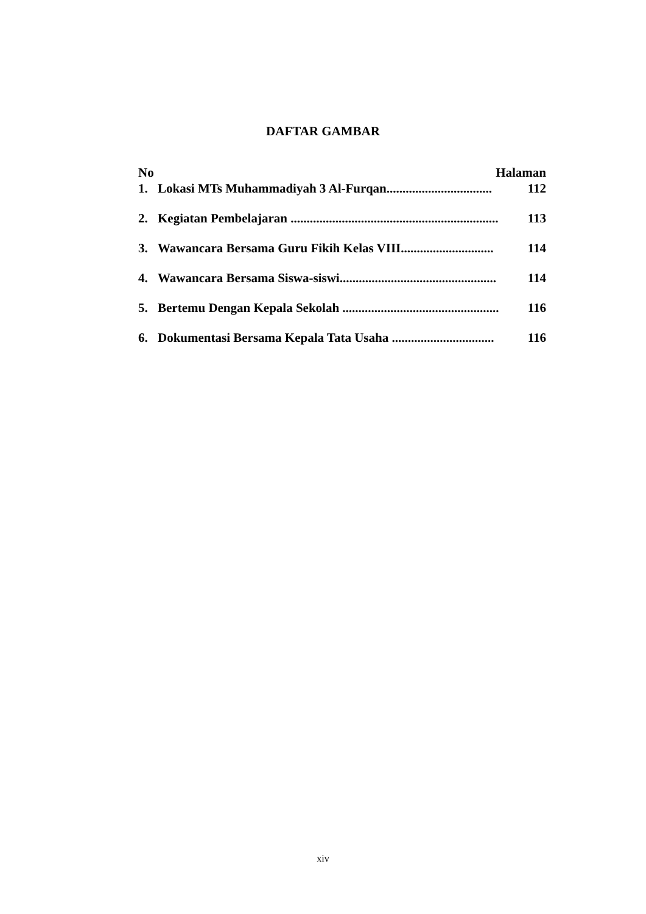DAFTAR GAMBAR
No Halaman
1. Lokasi MTs Muhammadiyah 3 Al-Furqan................................. 112
2. Kegiatan Pembelajaran ................................................................. 113
3. Wawancara Bersama Guru Fikih Kelas VIII............................. 114
4. Wawancara Bersama Siswa-siswi................................................. 114
5. Bertemu Dengan Kepala Sekolah ................................................. 116
6. Dokumentasi Bersama Kepala Tata Usaha ................................ 116
xiv